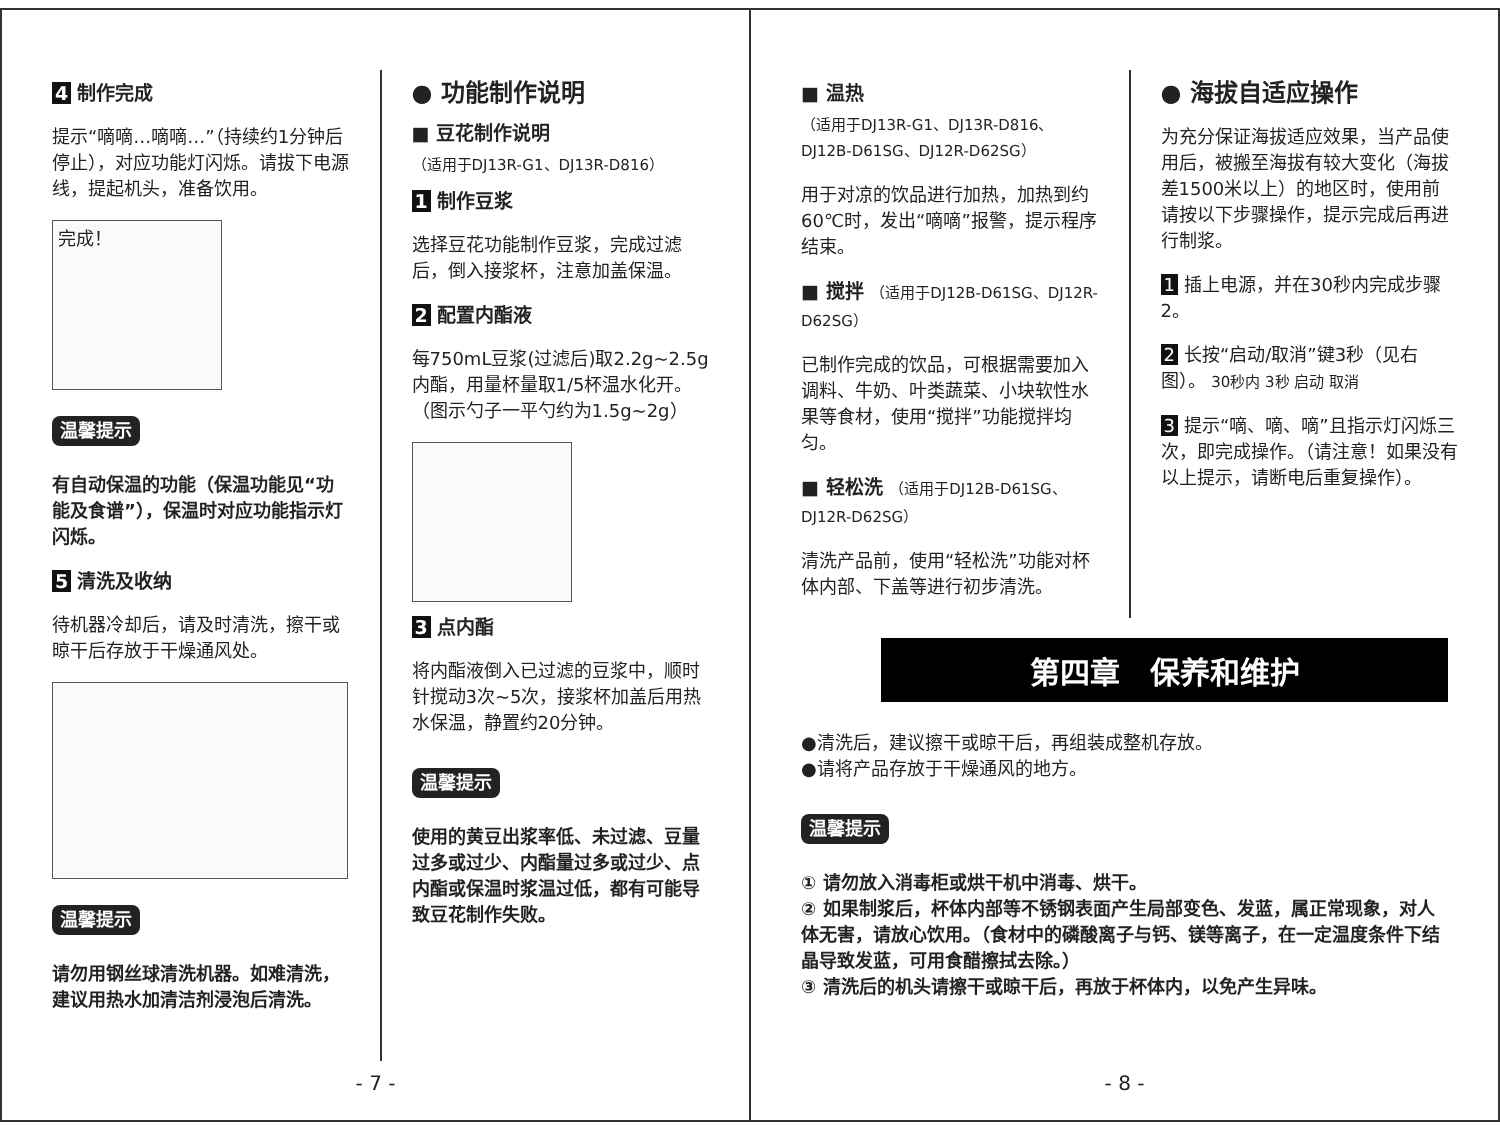4 制作完成
提示“嘀嘀…嘀嘀…”（持续约1分钟后停止），对应功能灯闪烁。请拔下电源线，提起机头，准备饮用。
完成！
温馨提示
有自动保温的功能（保温功能见“功能及食谱”），保温时对应功能指示灯闪烁。
5 清洗及收纳
待机器冷却后，请及时清洗，擦干或晾干后存放于干燥通风处。
温馨提示
请勿用钢丝球清洗机器。如难清洗，建议用热水加清洁剂浸泡后清洗。
● 功能制作说明
■ 豆花制作说明
（适用于DJ13R-G1、DJ13R-D816）
1 制作豆浆
选择豆花功能制作豆浆，完成过滤后，倒入接浆杯，注意加盖保温。
2 配置内酯液
每750mL豆浆(过滤后)取2.2g~2.5g内酯，用量杯量取1/5杯温水化开。（图示勺子一平勺约为1.5g~2g）
3 点内酯
将内酯液倒入已过滤的豆浆中，顺时针搅动3次~5次，接浆杯加盖后用热水保温，静置约20分钟。
温馨提示
使用的黄豆出浆率低、未过滤、豆量过多或过少、内酯量过多或过少、点内酯或保温时浆温过低，都有可能导致豆花制作失败。
- 7 -
■ 温热
（适用于DJ13R-G1、DJ13R-D816、DJ12B-D61SG、DJ12R-D62SG）
用于对凉的饮品进行加热，加热到约60℃时，发出“嘀嘀”报警，提示程序结束。
■ 搅拌 （适用于DJ12B-D61SG、DJ12R-D62SG）
已制作完成的饮品，可根据需要加入调料、牛奶、叶类蔬菜、小块软性水果等食材，使用“搅拌”功能搅拌均匀。
■ 轻松洗 （适用于DJ12B-D61SG、DJ12R-D62SG）
清洗产品前，使用“轻松洗”功能对杯体内部、下盖等进行初步清洗。
● 海拔自适应操作
为充分保证海拔适应效果，当产品使用后，被搬至海拔有较大变化（海拔差1500米以上）的地区时，使用前请按以下步骤操作，提示完成后再进行制浆。
1 插上电源，并在30秒内完成步骤2。
2 长按“启动/取消”键3秒（见右图）。 30秒内 3秒 启动 取消
3 提示“嘀、嘀、嘀”且指示灯闪烁三次，即完成操作。（请注意！如果没有以上提示，请断电后重复操作）。
第四章　保养和维护
●清洗后，建议擦干或晾干后，再组装成整机存放。
●请将产品存放于干燥通风的地方。
温馨提示
① 请勿放入消毒柜或烘干机中消毒、烘干。
② 如果制浆后，杯体内部等不锈钢表面产生局部变色、发蓝，属正常现象，对人体无害，请放心饮用。（食材中的磷酸离子与钙、镁等离子，在一定温度条件下结晶导致发蓝，可用食醋擦拭去除。）
③ 清洗后的机头请擦干或晾干后，再放于杯体内，以免产生异味。
- 8 -